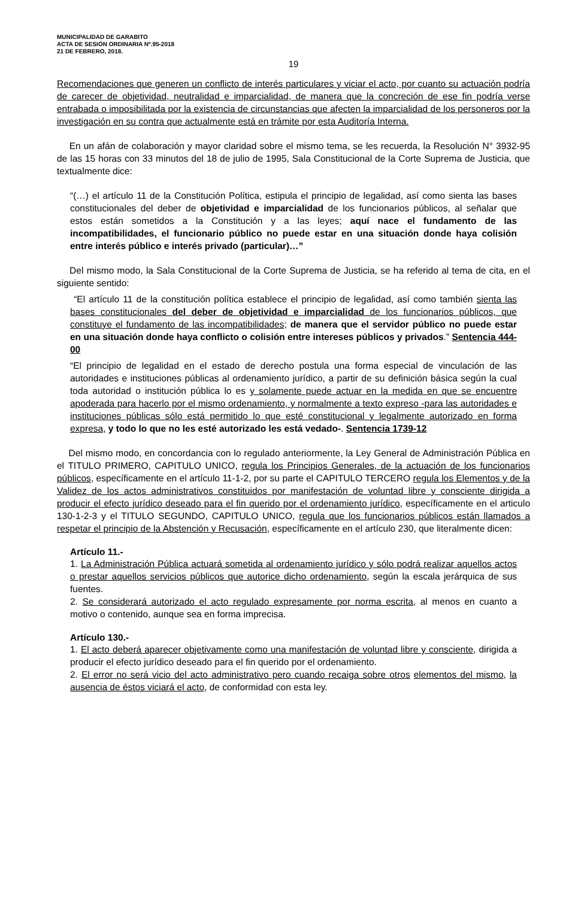MUNICIPALIDAD DE GARABITO
ACTA DE SESIÓN ORDINARIA Nº.95-2018
21 DE FEBRERO, 2018.
19
Recomendaciones que generen un conflicto de interés particulares y viciar el acto, por cuanto su actuación podría de carecer de objetividad, neutralidad e imparcialidad, de manera que la concreción de ese fin podría verse entrabada o imposibilitada por la existencia de circunstancias que afecten la imparcialidad de los personeros por la investigación en su contra que actualmente está en trámite por esta Auditoría Interna.
En un afán de colaboración y mayor claridad sobre el mismo tema, se les recuerda, la Resolución N° 3932-95 de las 15 horas con 33 minutos del 18 de julio de 1995, Sala Constitucional de la Corte Suprema de Justicia, que textualmente dice:
“(…) el artículo 11 de la Constitución Política, estipula el principio de legalidad, así como sienta las bases constitucionales del deber de objetividad e imparcialidad de los funcionarios públicos, al señalar que estos están sometidos a la Constitución y a las leyes; aquí nace el fundamento de las incompatibilidades, el funcionario público no puede estar en una situación donde haya colisión entre interés público e interés privado (particular)…”
Del mismo modo, la Sala Constitucional de la Corte Suprema de Justicia, se ha referido al tema de cita, en el siguiente sentido:
“El artículo 11 de la constitución política establece el principio de legalidad, así como también sienta las bases constitucionales del deber de objetividad e imparcialidad de los funcionarios públicos, que constituye el fundamento de las incompatibilidades; de manera que el servidor público no puede estar en una situación donde haya conflicto o colisión entre intereses públicos y privados.” Sentencia 444-00
“El principio de legalidad en el estado de derecho postula una forma especial de vinculación de las autoridades e instituciones públicas al ordenamiento jurídico, a partir de su definición básica según la cual toda autoridad o institución pública lo es y solamente puede actuar en la medida en que se encuentre apoderada para hacerlo por el mismo ordenamiento, y normalmente a texto expreso -para las autoridades e instituciones públicas sólo está permitido lo que esté constitucional y legalmente autorizado en forma expresa, y todo lo que no les esté autorizado les está vedado-. Sentencia 1739-12
Del mismo modo, en concordancia con lo regulado anteriormente, la Ley General de Administración Pública en el TITULO PRIMERO, CAPITULO UNICO, regula los Principios Generales, de la actuación de los funcionarios públicos, específicamente en el artículo 11-1-2, por su parte el CAPITULO TERCERO regula los Elementos y de la Validez de los actos administrativos constituidos por manifestación de voluntad libre y consciente dirigida a producir el efecto jurídico deseado para el fin querido por el ordenamiento jurídico, específicamente en el articulo 130-1-2-3 y el TITULO SEGUNDO, CAPITULO UNICO, regula que los funcionarios públicos están llamados a respetar el principio de la Abstención y Recusación, específicamente en el artículo 230, que literalmente dicen:
Artículo 11.-
1. La Administración Pública actuará sometida al ordenamiento jurídico y sólo podrá realizar aquellos actos o prestar aquellos servicios públicos que autorice dicho ordenamiento, según la escala jerárquica de sus fuentes.
2. Se considerará autorizado el acto regulado expresamente por norma escrita, al menos en cuanto a motivo o contenido, aunque sea en forma imprecisa.
Artículo 130.-
1. El acto deberá aparecer objetivamente como una manifestación de voluntad libre y consciente, dirigida a producir el efecto jurídico deseado para el fin querido por el ordenamiento.
2. El error no será vicio del acto administrativo pero cuando recaiga sobre otros elementos del mismo, la ausencia de éstos viciará el acto, de conformidad con esta ley.